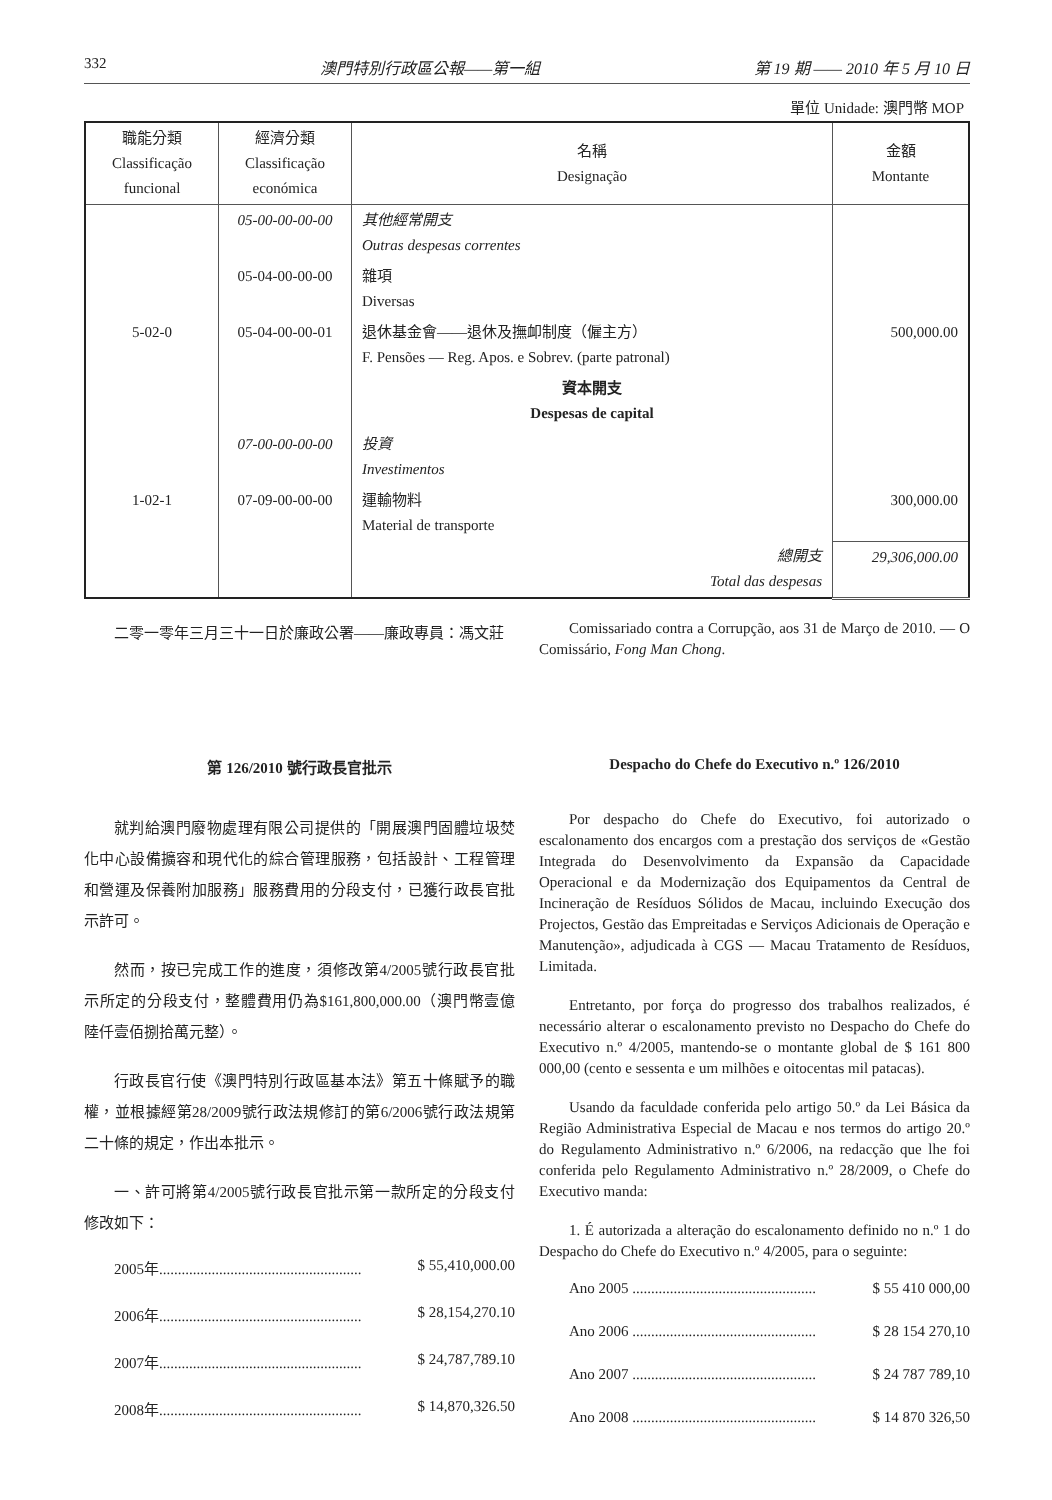332 澳門特別行政區公報——第一組 第 19 期 —— 2010 年 5 月 10 日
單位 Unidade: 澳門幣 MOP
| 職能分類 Classificação funcional | 經濟分類 Classificação económica | 名稱 Designação | 金額 Montante |
| --- | --- | --- | --- |
| | 05-00-00-00-00 | 其他經常開支 Outras despesas correntes | |
| | 05-04-00-00-00 | 雜項 Diversas | |
| 5-02-0 | 05-04-00-00-01 | 退休基金會——退休及撫卹制度（僱主方） F. Pensões — Reg. Apos. e Sobrev. (parte patronal) | 500,000.00 |
| | | 資本開支 Despesas de capital | |
| | 07-00-00-00-00 | 投資 Investimentos | |
| 1-02-1 | 07-09-00-00-00 | 運輸物料 Material de transporte | 300,000.00 |
| | | 總開支 Total das despesas | 29,306,000.00 |
二零一零年三月三十一日於廉政公署——廉政專員：馮文莊
Comissariado contra a Corrupção, aos 31 de Março de 2010. — O Comissário, Fong Man Chong.
第 126/2010 號行政長官批示
就判給澳門廢物處理有限公司提供的「開展澳門固體垃圾焚化中心設備擴容和現代化的綜合管理服務，包括設計、工程管理和營運及保養附加服務」服務費用的分段支付，已獲行政長官批示許可。
然而，按已完成工作的進度，須修改第4/2005號行政長官批示所定的分段支付，整體費用仍為$161,800,000.00（澳門幣壹億陸仟壹佰捌拾萬元整）。
行政長官行使《澳門特別行政區基本法》第五十條賦予的職權，並根據經第28/2009號行政法規修訂的第6/2006號行政法規第二十條的規定，作出本批示。
一、許可將第4/2005號行政長官批示第一款所定的分段支付修改如下：
2005年...................................................... $ 55,410,000.00
2006年...................................................... $ 28,154,270.10
2007年...................................................... $ 24,787,789.10
2008年...................................................... $ 14,870,326.50
Despacho do Chefe do Executivo n.º 126/2010
Por despacho do Chefe do Executivo, foi autorizado o escalonamento dos encargos com a prestação dos serviços de «Gestão Integrada do Desenvolvimento da Expansão da Capacidade Operacional e da Modernização dos Equipamentos da Central de Incineração de Resíduos Sólidos de Macau, incluindo Execução dos Projectos, Gestão das Empreitadas e Serviços Adicionais de Operação e Manutenção», adjudicada à CGS — Macau Tratamento de Resíduos, Limitada.
Entretanto, por força do progresso dos trabalhos realizados, é necessário alterar o escalonamento previsto no Despacho do Chefe do Executivo n.º 4/2005, mantendo-se o montante global de $ 161 800 000,00 (cento e sessenta e um milhões e oitocentas mil patacas).
Usando da faculdade conferida pelo artigo 50.º da Lei Básica da Região Administrativa Especial de Macau e nos termos do artigo 20.º do Regulamento Administrativo n.º 6/2006, na redacção que lhe foi conferida pelo Regulamento Administrativo n.º 28/2009, o Chefe do Executivo manda:
1. É autorizada a alteração do escalonamento definido no n.º 1 do Despacho do Chefe do Executivo n.º 4/2005, para o seguinte:
Ano 2005 ................................................. $ 55 410 000,00
Ano 2006 ................................................. $ 28 154 270,10
Ano 2007 ................................................. $ 24 787 789,10
Ano 2008 ................................................. $ 14 870 326,50